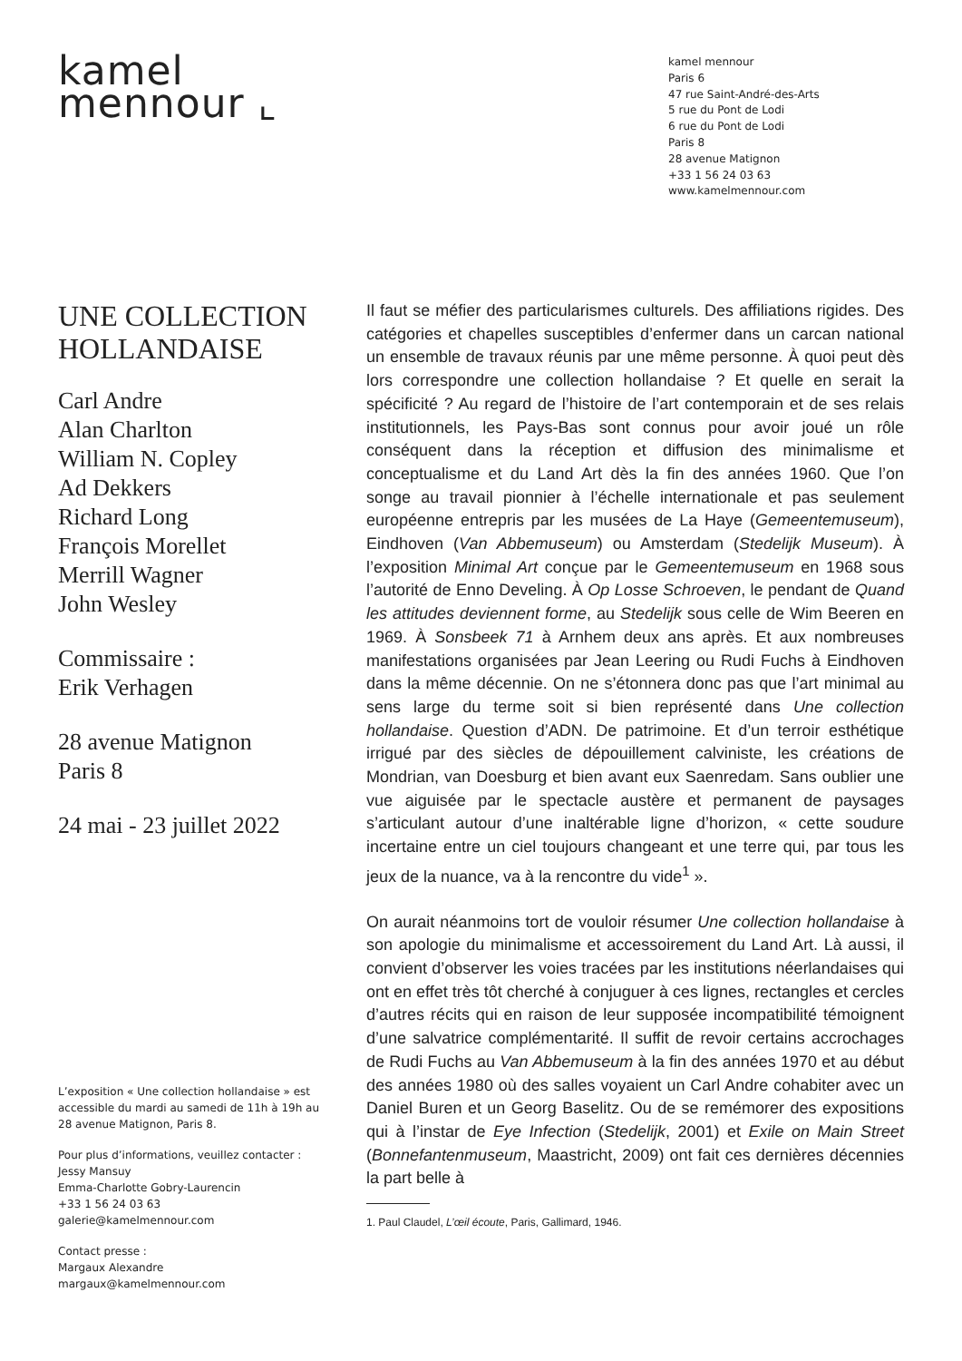kamel
mennour ⌞
kamel mennour
Paris 6
47 rue Saint-André-des-Arts
5 rue du Pont de Lodi
6 rue du Pont de Lodi
Paris 8
28 avenue Matignon
+33 1 56 24 03 63
www.kamelmennour.com
UNE COLLECTION HOLLANDAISE
Carl Andre
Alan Charlton
William N. Copley
Ad Dekkers
Richard Long
François Morellet
Merrill Wagner
John Wesley
Commissaire :
Erik Verhagen
28 avenue Matignon
Paris 8
24 mai - 23 juillet 2022
L’exposition « Une collection hollandaise » est accessible du mardi au samedi de 11h à 19h au 28 avenue Matignon, Paris 8.
Pour plus d’informations, veuillez contacter :
Jessy Mansuy
Emma-Charlotte Gobry-Laurencin
+33 1 56 24 03 63
galerie@kamelmennour.com
Contact presse :
Margaux Alexandre
margaux@kamelmennour.com
Il faut se méfier des particularismes culturels. Des affiliations rigides. Des catégories et chapelles susceptibles d’enfermer dans un carcan national un ensemble de travaux réunis par une même personne. À quoi peut dès lors correspondre une collection hollandaise ? Et quelle en serait la spécificité ? Au regard de l’histoire de l’art contemporain et de ses relais institutionnels, les Pays-Bas sont connus pour avoir joué un rôle conséquent dans la réception et diffusion des minimalisme et conceptualisme et du Land Art dès la fin des années 1960. Que l’on songe au travail pionnier à l’échelle internationale et pas seulement européenne entrepris par les musées de La Haye (Gemeentemuseum), Eindhoven (Van Abbemuseum) ou Amsterdam (Stedelijk Museum). À l’exposition Minimal Art conçue par le Gemeentemuseum en 1968 sous l’autorité de Enno Develing. À Op Losse Schroeven, le pendant de Quand les attitudes deviennent forme, au Stedelijk sous celle de Wim Beeren en 1969. À Sonsbeek 71 à Arnhem deux ans après. Et aux nombreuses manifestations organisées par Jean Leering ou Rudi Fuchs à Eindhoven dans la même décennie. On ne s’étonnera donc pas que l’art minimal au sens large du terme soit si bien représenté dans Une collection hollandaise. Question d’ADN. De patrimoine. Et d’un terroir esthétique irrigué par des siècles de dépouillement calviniste, les créations de Mondrian, van Doesburg et bien avant eux Saenredam. Sans oublier une vue aiguisée par le spectacle austère et permanent de paysages s’articulant autour d’une inaltérable ligne d’horizon, « cette soudure incertaine entre un ciel toujours changeant et une terre qui, par tous les jeux de la nuance, va à la rencontre du vide<sup>1</sup> ».
On aurait néanmoins tort de vouloir résumer Une collection hollandaise à son apologie du minimalisme et accessoirement du Land Art. Là aussi, il convient d’observer les voies tracées par les institutions néerlandaises qui ont en effet très tôt cherché à conjuguer à ces lignes, rectangles et cercles d’autres récits qui en raison de leur supposée incompatibilité témoignent d’une salvatrice complémentarité. Il suffit de revoir certains accrochages de Rudi Fuchs au Van Abbemuseum à la fin des années 1970 et au début des années 1980 où des salles voyaient un Carl Andre cohabiter avec un Daniel Buren et un Georg Baselitz. Ou de se remémorer des expositions qui à l’instar de Eye Infection (Stedelijk, 2001) et Exile on Main Street (Bonnefantenmuseum, Maastricht, 2009) ont fait ces dernières décennies la part belle à
1. Paul Claudel, L’œil écoute, Paris, Gallimard, 1946.